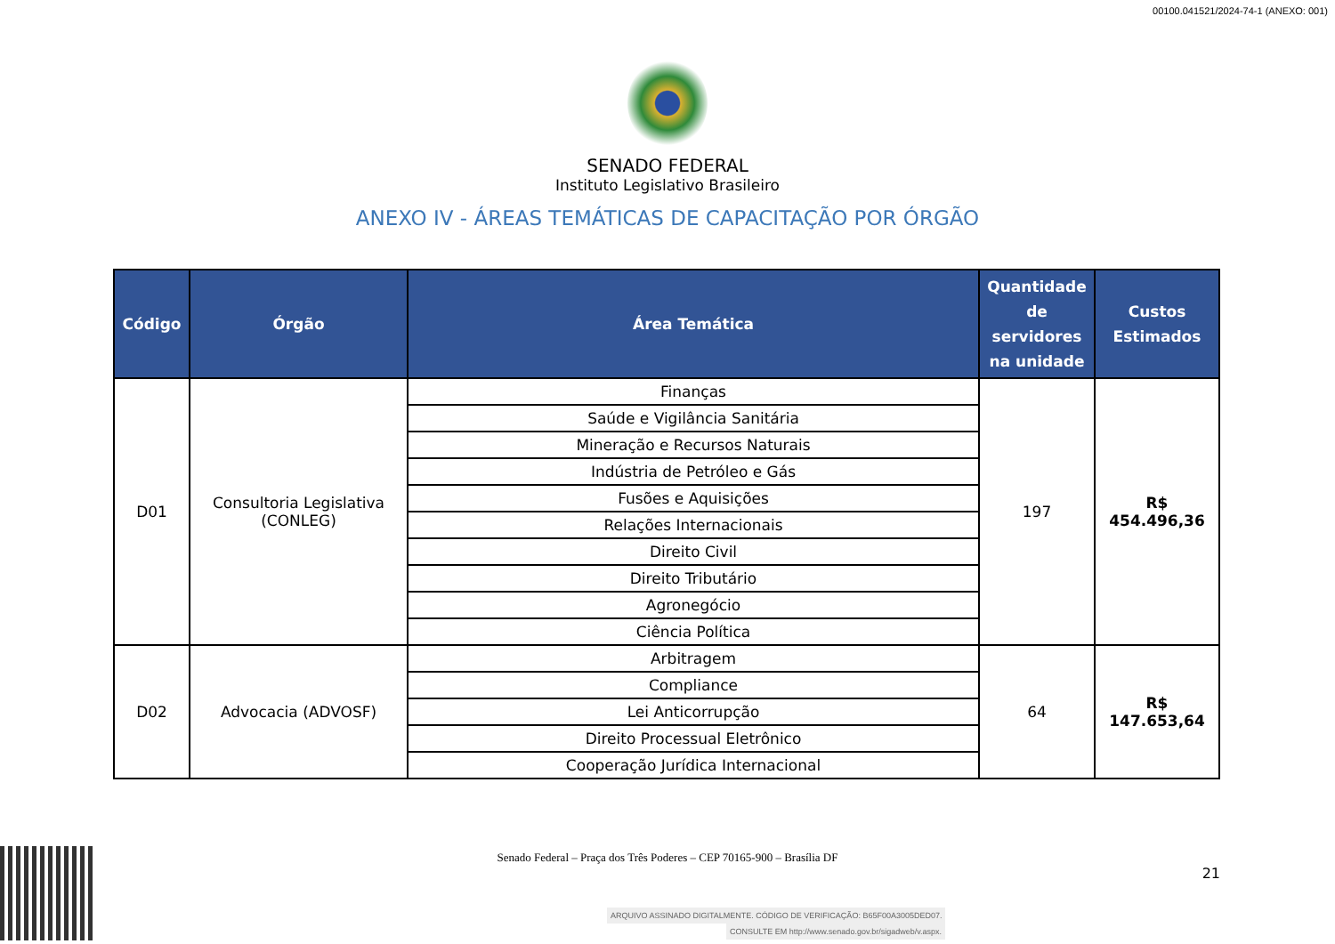00100.041521/2024-74-1 (ANEXO: 001)
SENADO FEDERAL
Instituto Legislativo Brasileiro
ANEXO IV - ÁREAS TEMÁTICAS DE CAPACITAÇÃO POR ÓRGÃO
| Código | Órgão | Área Temática | Quantidade de servidores na unidade | Custos Estimados |
| --- | --- | --- | --- | --- |
| D01 | Consultoria Legislativa (CONLEG) | Finanças | 197 | R$ 454.496,36 |
| | | Saúde e Vigilância Sanitária | | |
| | | Mineração e Recursos Naturais | | |
| | | Indústria de Petróleo e Gás | | |
| | | Fusões e Aquisições | | |
| | | Relações Internacionais | | |
| | | Direito Civil | | |
| | | Direito Tributário | | |
| | | Agronegócio | | |
| | | Ciência Política | | |
| D02 | Advocacia (ADVOSF) | Arbitragem | 64 | R$ 147.653,64 |
| | | Compliance | | |
| | | Lei Anticorrupção | | |
| | | Direito Processual Eletrônico | | |
| | | Cooperação Jurídica Internacional | | |
Senado Federal – Praça dos Três Poderes – CEP 70165-900 – Brasília DF
21
ARQUIVO ASSINADO DIGITALMENTE. CÓDIGO DE VERIFICAÇÃO: B65F00A3005DED07.
CONSULTE EM http://www.senado.gov.br/sigadweb/v.aspx.